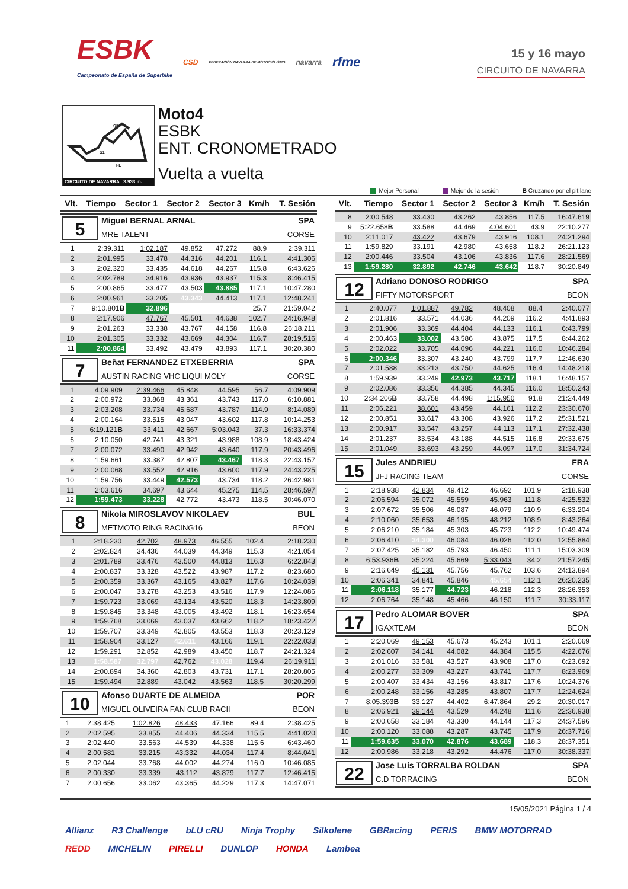ESBK
Campeonato de España de Superbike
CSD FEDERACIÓN NAVARRA DE MOTOCICLISMO navarra rfme
15 y 16 mayo
CIRCUITO DE NAVARRA
S2
S1
FL
CIRCUITO DE NAVARRA 3.933 m.
Moto4
ESBK
ENT. CRONOMETRADO
Vuelta a vuelta
Mejor Personal Mejor de la sesión B Cruzando por el pit lane
| Vlt. | Tiempo | Sector 1 | Sector 2 | Sector 3 | Km/h | T. Sesión |
| --- | --- | --- | --- | --- | --- | --- |
5
Miguel BERNAL ARNAL SPA
MRE TALENT CORSE
| 1 | 2:39.311 | 1:02.187 | 49.852 | 47.272 | 88.9 | 2:39.311 |
| 2 | 2:01.995 | 33.478 | 44.316 | 44.201 | 116.1 | 4:41.306 |
| 3 | 2:02.320 | 33.435 | 44.618 | 44.267 | 115.8 | 6:43.626 |
| 4 | 2:02.789 | 34.916 | 43.936 | 43.937 | 115.3 | 8:46.415 |
| 5 | 2:00.865 | 33.477 | 43.503 | 43.885 | 117.1 | 10:47.280 |
| 6 | 2:00.961 | 33.205 | 43.343 | 44.413 | 117.1 | 12:48.241 |
| 7 | 9:10.801 B | 32.896 | | | 25.7 | 21:59.042 |
| 8 | 2:17.906 | 47.767 | 45.501 | 44.638 | 102.7 | 24:16.948 |
| 9 | 2:01.263 | 33.338 | 43.767 | 44.158 | 116.8 | 26:18.211 |
| 10 | 2:01.305 | 33.332 | 43.669 | 44.304 | 116.7 | 28:19.516 |
| 11 | 2:00.864 | 33.492 | 43.479 | 43.893 | 117.1 | 30:20.380 |
7
Beñat FERNANDEZ ETXEBERRIA SPA
AUSTIN RACING VHC LIQUI MOLY CORSE
| 1 | 4:09.909 | 2:39.466 | 45.848 | 44.595 | 56.7 | 4:09.909 |
| 2 | 2:00.972 | 33.868 | 43.361 | 43.743 | 117.0 | 6:10.881 |
| 3 | 2:03.208 | 33.734 | 45.687 | 43.787 | 114.9 | 8:14.089 |
| 4 | 2:00.164 | 33.515 | 43.047 | 43.602 | 117.8 | 10:14.253 |
| 5 | 6:19.121 B | 33.411 | 42.667 | 5:03.043 | 37.3 | 16:33.374 |
| 6 | 2:10.050 | 42.741 | 43.321 | 43.988 | 108.9 | 18:43.424 |
| 7 | 2:00.072 | 33.490 | 42.942 | 43.640 | 117.9 | 20:43.496 |
| 8 | 1:59.661 | 33.387 | 42.807 | 43.467 | 118.3 | 22:43.157 |
| 9 | 2:00.068 | 33.552 | 42.916 | 43.600 | 117.9 | 24:43.225 |
| 10 | 1:59.756 | 33.449 | 42.573 | 43.734 | 118.2 | 26:42.981 |
| 11 | 2:03.616 | 34.697 | 43.644 | 45.275 | 114.5 | 28:46.597 |
| 12 | 1:59.473 | 33.228 | 42.772 | 43.473 | 118.5 | 30:46.070 |
8
Nikola MIROSLAVOV NIKOLAEV BUL
METMOTO RING RACING16 BEON
| 1 | 2:18.230 | 42.702 | 48.973 | 46.555 | 102.4 | 2:18.230 |
| 2 | 2:02.824 | 34.436 | 44.039 | 44.349 | 115.3 | 4:21.054 |
| 3 | 2:01.789 | 33.476 | 43.500 | 44.813 | 116.3 | 6:22.843 |
| 4 | 2:00.837 | 33.328 | 43.522 | 43.987 | 117.2 | 8:23.680 |
| 5 | 2:00.359 | 33.367 | 43.165 | 43.827 | 117.6 | 10:24.039 |
| 6 | 2:00.047 | 33.278 | 43.253 | 43.516 | 117.9 | 12:24.086 |
| 7 | 1:59.723 | 33.069 | 43.134 | 43.520 | 118.3 | 14:23.809 |
| 8 | 1:59.845 | 33.348 | 43.005 | 43.492 | 118.1 | 16:23.654 |
| 9 | 1:59.768 | 33.069 | 43.037 | 43.662 | 118.2 | 18:23.422 |
| 10 | 1:59.707 | 33.349 | 42.805 | 43.553 | 118.3 | 20:23.129 |
| 11 | 1:58.904 | 33.127 | 42.611 | 43.166 | 119.1 | 22:22.033 |
| 12 | 1:59.291 | 32.852 | 42.989 | 43.450 | 118.7 | 24:21.324 |
| 13 | 1:58.587 | 32.797 | 42.762 | 43.028 | 119.4 | 26:19.911 |
| 14 | 2:00.894 | 34.360 | 42.803 | 43.731 | 117.1 | 28:20.805 |
| 15 | 1:59.494 | 32.889 | 43.042 | 43.563 | 118.5 | 30:20.299 |
10
Afonso DUARTE DE ALMEIDA POR
MIGUEL OLIVEIRA FAN CLUB RACII BEON
| 1 | 2:38.425 | 1:02.826 | 48.433 | 47.166 | 89.4 | 2:38.425 |
| 2 | 2:02.595 | 33.855 | 44.406 | 44.334 | 115.5 | 4:41.020 |
| 3 | 2:02.440 | 33.563 | 44.539 | 44.338 | 115.6 | 6:43.460 |
| 4 | 2:00.581 | 33.215 | 43.332 | 44.034 | 117.4 | 8:44.041 |
| 5 | 2:02.044 | 33.768 | 44.002 | 44.274 | 116.0 | 10:46.085 |
| 6 | 2:00.330 | 33.339 | 43.112 | 43.879 | 117.7 | 12:46.415 |
| 7 | 2:00.656 | 33.062 | 43.365 | 44.229 | 117.3 | 14:47.071 |
| Vlt. | Tiempo | Sector 1 | Sector 2 | Sector 3 | Km/h | T. Sesión |
| --- | --- | --- | --- | --- | --- | --- |
| 8 | 2:00.548 | 33.430 | 43.262 | 43.856 | 117.5 | 16:47.619 |
| 9 | 5:22.658 B | 33.588 | 44.469 | 4:04.601 | 43.9 | 22:10.277 |
| 10 | 2:11.017 | 43.422 | 43.679 | 43.916 | 108.1 | 24:21.294 |
| 11 | 1:59.829 | 33.191 | 42.980 | 43.658 | 118.2 | 26:21.123 |
| 12 | 2:00.446 | 33.504 | 43.106 | 43.836 | 117.6 | 28:21.569 |
| 13 | 1:59.280 | 32.892 | 42.746 | 43.642 | 118.7 | 30:20.849 |
12
Adriano DONOSO RODRIGO SPA
FIFTY MOTORSPORT BEON
| 1 | 2:40.077 | 1:01.887 | 49.782 | 48.408 | 88.4 | 2:40.077 |
| 2 | 2:01.816 | 33.571 | 44.036 | 44.209 | 116.2 | 4:41.893 |
| 3 | 2:01.906 | 33.369 | 44.404 | 44.133 | 116.1 | 6:43.799 |
| 4 | 2:00.463 | 33.002 | 43.586 | 43.875 | 117.5 | 8:44.262 |
| 5 | 2:02.022 | 33.705 | 44.096 | 44.221 | 116.0 | 10:46.284 |
| 6 | 2:00.346 | 33.307 | 43.240 | 43.799 | 117.7 | 12:46.630 |
| 7 | 2:01.588 | 33.213 | 43.750 | 44.625 | 116.4 | 14:48.218 |
| 8 | 1:59.939 | 33.249 | 42.973 | 43.717 | 118.1 | 16:48.157 |
| 9 | 2:02.086 | 33.356 | 44.385 | 44.345 | 116.0 | 18:50.243 |
| 10 | 2:34.206 B | 33.758 | 44.498 | 1:15.950 | 91.8 | 21:24.449 |
| 11 | 2:06.221 | 38.601 | 43.459 | 44.161 | 112.2 | 23:30.670 |
| 12 | 2:00.851 | 33.617 | 43.308 | 43.926 | 117.2 | 25:31.521 |
| 13 | 2:00.917 | 33.547 | 43.257 | 44.113 | 117.1 | 27:32.438 |
| 14 | 2:01.237 | 33.534 | 43.188 | 44.515 | 116.8 | 29:33.675 |
| 15 | 2:01.049 | 33.693 | 43.259 | 44.097 | 117.0 | 31:34.724 |
15
Jules ANDRIEU FRA
JFJ RACING TEAM CORSE
| 1 | 2:18.938 | 42.834 | 49.412 | 46.692 | 101.9 | 2:18.938 |
| 2 | 2:06.594 | 35.072 | 45.559 | 45.963 | 111.8 | 4:25.532 |
| 3 | 2:07.672 | 35.506 | 46.087 | 46.079 | 110.9 | 6:33.204 |
| 4 | 2:10.060 | 35.653 | 46.195 | 48.212 | 108.9 | 8:43.264 |
| 5 | 2:06.210 | 35.184 | 45.303 | 45.723 | 112.2 | 10:49.474 |
| 6 | 2:06.410 | 34.300 | 46.084 | 46.026 | 112.0 | 12:55.884 |
| 7 | 2:07.425 | 35.182 | 45.793 | 46.450 | 111.1 | 15:03.309 |
| 8 | 6:53.936 B | 35.224 | 45.669 | 5:33.043 | 34.2 | 21:57.245 |
| 9 | 2:16.649 | 45.131 | 45.756 | 45.762 | 103.6 | 24:13.894 |
| 10 | 2:06.341 | 34.841 | 45.846 | 45.654 | 112.1 | 26:20.235 |
| 11 | 2:06.118 | 35.177 | 44.723 | 46.218 | 112.3 | 28:26.353 |
| 12 | 2:06.764 | 35.148 | 45.466 | 46.150 | 111.7 | 30:33.117 |
17
Pedro ALOMAR BOVER SPA
IGAXTEAM BEON
| 1 | 2:20.069 | 49.153 | 45.673 | 45.243 | 101.1 | 2:20.069 |
| 2 | 2:02.607 | 34.141 | 44.082 | 44.384 | 115.5 | 4:22.676 |
| 3 | 2:01.016 | 33.581 | 43.527 | 43.908 | 117.0 | 6:23.692 |
| 4 | 2:00.277 | 33.309 | 43.227 | 43.741 | 117.7 | 8:23.969 |
| 5 | 2:00.407 | 33.434 | 43.156 | 43.817 | 117.6 | 10:24.376 |
| 6 | 2:00.248 | 33.156 | 43.285 | 43.807 | 117.7 | 12:24.624 |
| 7 | 8:05.393 B | 33.127 | 44.402 | 6:47.864 | 29.2 | 20:30.017 |
| 8 | 2:06.921 | 39.144 | 43.529 | 44.248 | 111.6 | 22:36.938 |
| 9 | 2:00.658 | 33.184 | 43.330 | 44.144 | 117.3 | 24:37.596 |
| 10 | 2:00.120 | 33.088 | 43.287 | 43.745 | 117.9 | 26:37.716 |
| 11 | 1:59.635 | 33.070 | 42.876 | 43.689 | 118.3 | 28:37.351 |
| 12 | 2:00.986 | 33.218 | 43.292 | 44.476 | 117.0 | 30:38.337 |
22
Jose Luis TORRALBA ROLDAN SPA
C.D TORRACING BEON
15/05/2021 Página 1 / 4
Allianz R3 Challenge bLU cRU Ninja Trophy Silkolene GBRacing PERIS BMW MOTORRAD REDD MICHELIN PIRELLI DUNLOP HONDA Lambea